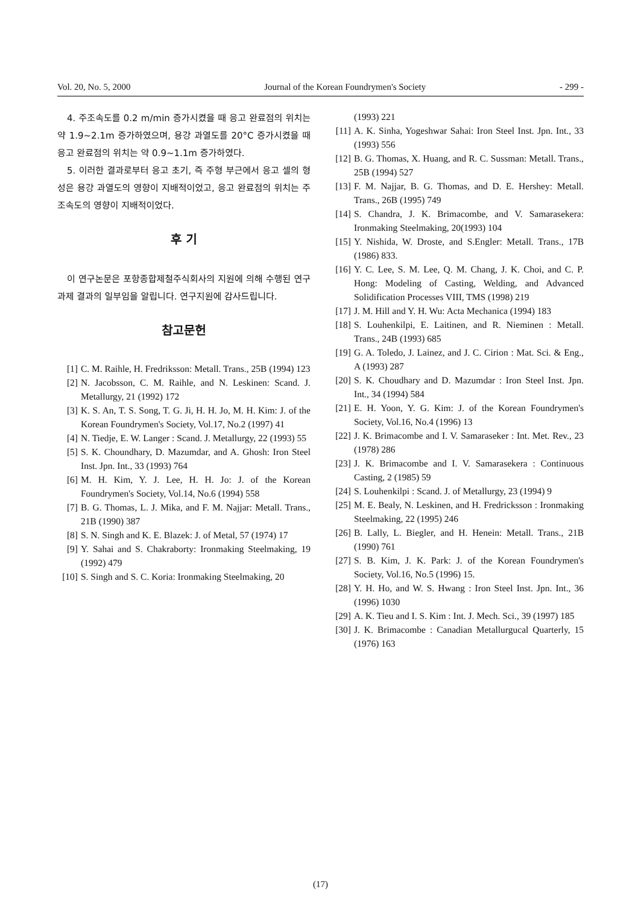Vol. 20, No. 5, 2000 Journal of the Korean Foundrymen's Society - 299 -
4. 주조속도를 0.2 m/min 증가시켰을 때 응고 완료점의 위치는 약 1.9~2.1m 증가하였으며, 용강 과열도를 20°C 증가시켰을 때 응고 완료점의 위치는 약 0.9~1.1m 증가하였다.
5. 이러한 결과로부터 응고 초기, 즉 주형 부근에서 응고 셀의 형성은 용강 과열도의 영향이 지배적이었고, 응고 완료점의 위치는 주조속도의 영향이 지배적이었다.
후 기
이 연구논문은 포항종합제철주식회사의 지원에 의해 수행된 연구과제 결과의 일부임을 알립니다. 연구지원에 감사드립니다.
참고문헌
[1] C. M. Raihle, H. Fredriksson: Metall. Trans., 25B (1994) 123
[2] N. Jacobsson, C. M. Raihle, and N. Leskinen: Scand. J. Metallurgy, 21 (1992) 172
[3] K. S. An, T. S. Song, T. G. Ji, H. H. Jo, M. H. Kim: J. of the Korean Foundrymen's Society, Vol.17, No.2 (1997) 41
[4] N. Tiedje, E. W. Langer : Scand. J. Metallurgy, 22 (1993) 55
[5] S. K. Choundhary, D. Mazumdar, and A. Ghosh: Iron Steel Inst. Jpn. Int., 33 (1993) 764
[6] M. H. Kim, Y. J. Lee, H. H. Jo: J. of the Korean Foundrymen's Society, Vol.14, No.6 (1994) 558
[7] B. G. Thomas, L. J. Mika, and F. M. Najjar: Metall. Trans., 21B (1990) 387
[8] S. N. Singh and K. E. Blazek: J. of Metal, 57 (1974) 17
[9] Y. Sahai and S. Chakraborty: Ironmaking Steelmaking, 19 (1992) 479
[10] S. Singh and S. C. Koria: Ironmaking Steelmaking, 20
(1993) 221
[11] A. K. Sinha, Yogeshwar Sahai: Iron Steel Inst. Jpn. Int., 33 (1993) 556
[12] B. G. Thomas, X. Huang, and R. C. Sussman: Metall. Trans., 25B (1994) 527
[13] F. M. Najjar, B. G. Thomas, and D. E. Hershey: Metall. Trans., 26B (1995) 749
[14] S. Chandra, J. K. Brimacombe, and V. Samarasekera: Ironmaking Steelmaking, 20(1993) 104
[15] Y. Nishida, W. Droste, and S.Engler: Metall. Trans., 17B (1986) 833.
[16] Y. C. Lee, S. M. Lee, Q. M. Chang, J. K. Choi, and C. P. Hong: Modeling of Casting, Welding, and Advanced Solidification Processes VIII, TMS (1998) 219
[17] J. M. Hill and Y. H. Wu: Acta Mechanica (1994) 183
[18] S. Louhenkilpi, E. Laitinen, and R. Nieminen : Metall. Trans., 24B (1993) 685
[19] G. A. Toledo, J. Lainez, and J. C. Cirion : Mat. Sci. & Eng., A (1993) 287
[20] S. K. Choudhary and D. Mazumdar : Iron Steel Inst. Jpn. Int., 34 (1994) 584
[21] E. H. Yoon, Y. G. Kim: J. of the Korean Foundrymen's Society, Vol.16, No.4 (1996) 13
[22] J. K. Brimacombe and I. V. Samaraseker : Int. Met. Rev., 23 (1978) 286
[23] J. K. Brimacombe and I. V. Samarasekera : Continuous Casting, 2 (1985) 59
[24] S. Louhenkilpi : Scand. J. of Metallurgy, 23 (1994) 9
[25] M. E. Bealy, N. Leskinen, and H. Fredricksson : Ironmaking Steelmaking, 22 (1995) 246
[26] B. Lally, L. Biegler, and H. Henein: Metall. Trans., 21B (1990) 761
[27] S. B. Kim, J. K. Park: J. of the Korean Foundrymen's Society, Vol.16, No.5 (1996) 15.
[28] Y. H. Ho, and W. S. Hwang : Iron Steel Inst. Jpn. Int., 36 (1996) 1030
[29] A. K. Tieu and I. S. Kim : Int. J. Mech. Sci., 39 (1997) 185
[30] J. K. Brimacombe : Canadian Metallurgucal Quarterly, 15 (1976) 163
(17)